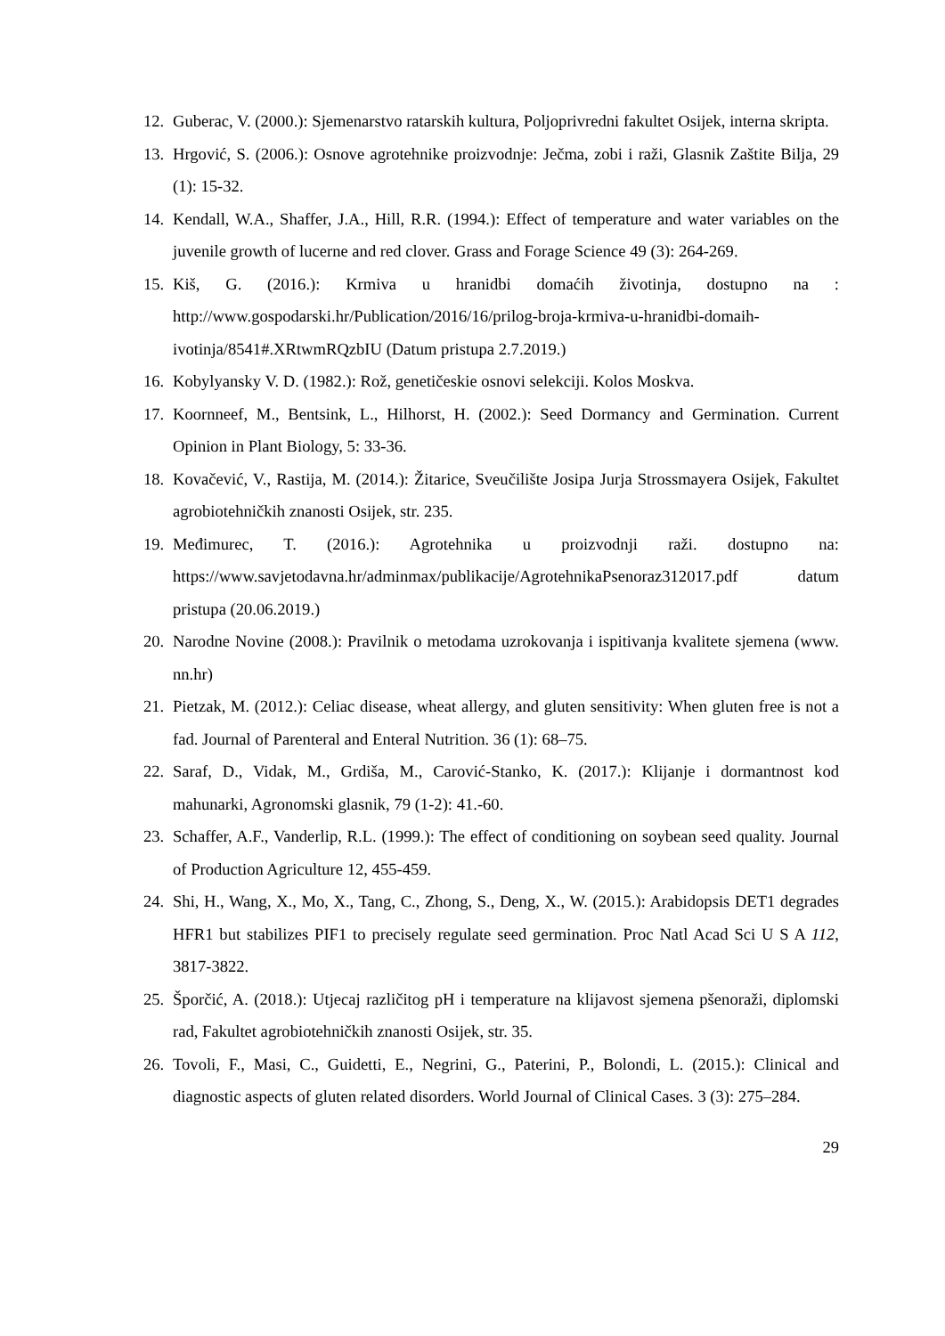12. Guberac, V. (2000.): Sjemenarstvo ratarskih kultura, Poljoprivredni fakultet Osijek, interna skripta.
13. Hrgović, S. (2006.): Osnove agrotehnike proizvodnje: Ječma, zobi i raži, Glasnik Zaštite Bilja, 29 (1): 15-32.
14. Kendall, W.A., Shaffer, J.A., Hill, R.R. (1994.): Effect of temperature and water variables on the juvenile growth of lucerne and red clover. Grass and Forage Science 49 (3): 264-269.
15. Kiš, G. (2016.): Krmiva u hranidbi domaćih životinja, dostupno na : http://www.gospodarski.hr/Publication/2016/16/prilog-broja-krmiva-u-hranidbi-domaih-ivotinja/8541#.XRtwmRQzbIU (Datum pristupa 2.7.2019.)
16. Kobylyansky V. D. (1982.): Rož, genetičeskie osnovi selekciji. Kolos Moskva.
17. Koornneef, M., Bentsink, L., Hilhorst, H. (2002.): Seed Dormancy and Germination. Current Opinion in Plant Biology, 5: 33-36.
18. Kovačević, V., Rastija, M. (2014.): Žitarice, Sveučilište Josipa Jurja Strossmayera Osijek, Fakultet agrobiotehničkih znanosti Osijek, str. 235.
19. Međimurec, T. (2016.): Agrotehnika u proizvodnji raži. dostupno na: https://www.savjetodavna.hr/adminmax/publikacije/AgrotehnikaPsenoraz312017.pdf datum pristupa (20.06.2019.)
20. Narodne Novine (2008.): Pravilnik o metodama uzrokovanja i ispitivanja kvalitete sjemena (www. nn.hr)
21. Pietzak, M. (2012.): Celiac disease, wheat allergy, and gluten sensitivity: When gluten free is not a fad. Journal of Parenteral and Enteral Nutrition. 36 (1): 68–75.
22. Saraf, D., Vidak, M., Grdiša, M., Carović-Stanko, K. (2017.): Klijanje i dormantnost kod mahunarki, Agronomski glasnik, 79 (1-2): 41.-60.
23. Schaffer, A.F., Vanderlip, R.L. (1999.): The effect of conditioning on soybean seed quality. Journal of Production Agriculture 12, 455-459.
24. Shi, H., Wang, X., Mo, X., Tang, C., Zhong, S., Deng, X., W. (2015.): Arabidopsis DET1 degrades HFR1 but stabilizes PIF1 to precisely regulate seed germination. Proc Natl Acad Sci U S A 112, 3817-3822.
25. Šporčić, A. (2018.): Utjecaj različitog pH i temperature na klijavost sjemena pšenoraži, diplomski rad, Fakultet agrobiotehničkih znanosti Osijek, str. 35.
26. Tovoli, F., Masi, C., Guidetti, E., Negrini, G., Paterini, P., Bolondi, L. (2015.): Clinical and diagnostic aspects of gluten related disorders. World Journal of Clinical Cases. 3 (3): 275–284.
29